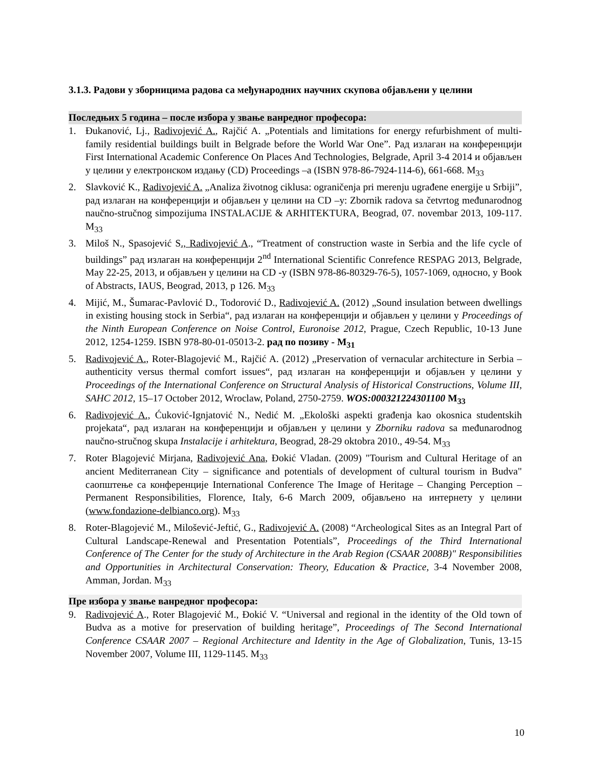3.1.3. Радови у зборницима радова са међународних научних скупова објављени у целини
Последњих 5 година – после избора у звање ванредног професора:
1. Đukanović, Lj., Radivojević A., Rajčić A. „Potentials and limitations for energy refurbishment of multi-family residential buildings built in Belgrade before the World War One”. Рад излаган на конференцији First International Academic Conference On Places And Technologies, Belgrade, April 3-4 2014 и објављен у целини у електронском издању (CD) Proceedings –a (ISBN 978-86-7924-114-6), 661-668. M<sub>33</sub>
2. Slavković K., Radivojević A. „Analiza životnog ciklusa: ograničenja pri merenju ugrađene energije u Srbiji”, рад излаган на конференцији и објављен у целини на CD –у: Zbornik radova sa četvrtog međunarodnog naučno-stručnog simpozijuma INSTALACIJE & ARHITEKTURA, Beograd, 07. novembar 2013, 109-117. M<sub>33</sub>
3. Miloš N., Spasojević S., Radivojević A., “Treatment of construction waste in Serbia and the life cycle of buildings” рад излаган на конференцији 2<sup>nd</sup> International Scientific Conrefence RESPAG 2013, Belgrade, May 22-25, 2013, и објављен у целини на CD -у (ISBN 978-86-80329-76-5), 1057-1069, односно, у Book of Abstracts, IAUS, Beograd, 2013, p 126. M<sub>33</sub>
4. Mijić, M., Šumarac-Pavlović D., Todorović D., Radivojević A. (2012) „Sound insulation between dwellings in existing housing stock in Serbia“, рад излаган на конференцији и објављен у целини у Proceedings of the Ninth European Conference on Noise Control, Euronoise 2012, Prague, Czech Republic, 10-13 June 2012, 1254-1259. ISBN 978-80-01-05013-2. рад по позиву - M<sub>31</sub>
5. Radivojević A., Roter-Blagojević M., Rajčić A. (2012) „Preservation of vernacular architecture in Serbia – authenticity versus thermal comfort issues“, рад излаган на конференцији и објављен у целини у Proceedings of the International Conference on Structural Analysis of Historical Constructions, Volume III, SAHC 2012, 15–17 October 2012, Wroclaw, Poland, 2750-2759. WOS:000321224301100 M<sub>33</sub>
6. Radivojević A., Ćuković-Ignjatović N., Nedić M. „Ekološki aspekti građenja kao okosnica studentskih projekata“, рад излаган на конференцији и објављен у целини у Zborniku radova sa međunarodnog naučno-stručnog skupa Instalacije i arhitektura, Beograd, 28-29 oktobra 2010., 49-54. M<sub>33</sub>
7. Roter Blagojević Mirjana, Radivojević Ana, Đokić Vladan. (2009) "Tourism and Cultural Heritage of an ancient Mediterranean City – significance and potentials of development of cultural tourism in Budva" саопштење са конференције International Conference The Image of Heritage – Changing Perception – Permanent Responsibilities, Florence, Italy, 6-6 March 2009, објављено на интернету у целини (www.fondazione-delbianco.org). M<sub>33</sub>
8. Roter-Blagojević M., Milošević-Jeftić, G., Radivojević A. (2008) “Archeological Sites as an Integral Part of Cultural Landscape-Renewal and Presentation Potentials”, Proceedings of the Third International Conference of The Center for the study of Architecture in the Arab Region (CSAAR 2008B)" Responsibilities and Opportunities in Architectural Conservation: Theory, Education & Practice, 3-4 November 2008, Amman, Jordan. M<sub>33</sub>
Пре избора у звање ванредног професора:
9. Radivojević A., Roter Blagojević M., Đokić V. “Universal and regional in the identity of the Old town of Budva as a motive for preservation of building heritage”, Proceedings of The Second International Conference CSAAR 2007 – Regional Architecture and Identity in the Age of Globalization, Tunis, 13-15 November 2007, Volume III, 1129-1145. M<sub>33</sub>
10